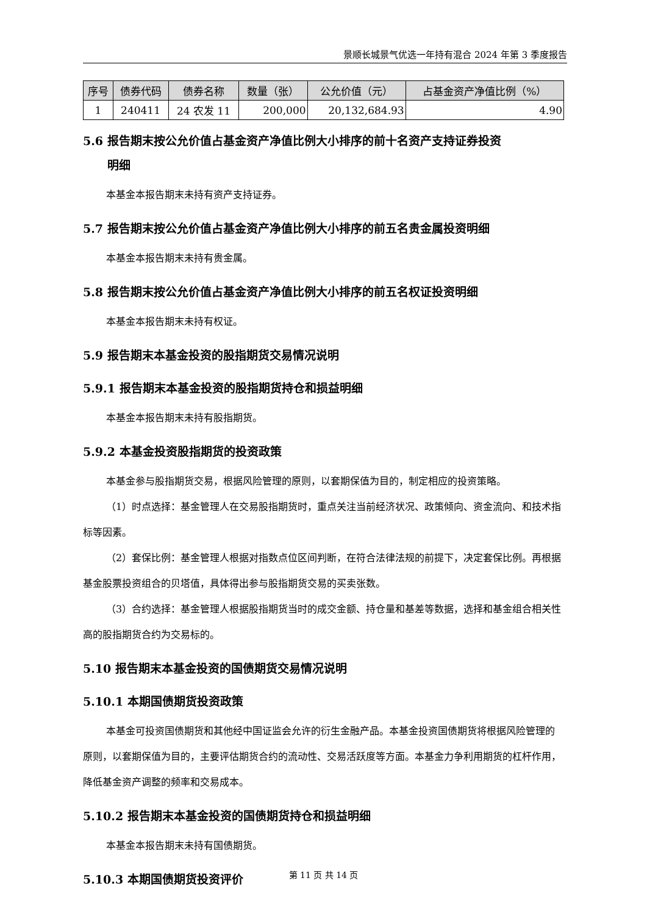景顺长城景气优选一年持有混合 2024 年第 3 季度报告
| 序号 | 债券代码 | 债券名称 | 数量（张） | 公允价值（元） | 占基金资产净值比例（%） |
| --- | --- | --- | --- | --- | --- |
| 1 | 240411 | 24 农发 11 | 200,000 | 20,132,684.93 | 4.90 |
5.6 报告期末按公允价值占基金资产净值比例大小排序的前十名资产支持证券投资
明细
本基金本报告期末未持有资产支持证券。
5.7 报告期末按公允价值占基金资产净值比例大小排序的前五名贵金属投资明细
本基金本报告期末未持有贵金属。
5.8 报告期末按公允价值占基金资产净值比例大小排序的前五名权证投资明细
本基金本报告期末未持有权证。
5.9 报告期末本基金投资的股指期货交易情况说明
5.9.1 报告期末本基金投资的股指期货持仓和损益明细
本基金本报告期末未持有股指期货。
5.9.2 本基金投资股指期货的投资政策
本基金参与股指期货交易，根据风险管理的原则，以套期保值为目的，制定相应的投资策略。
（1）时点选择：基金管理人在交易股指期货时，重点关注当前经济状况、政策倾向、资金流向、和技术指标等因素。
（2）套保比例：基金管理人根据对指数点位区间判断，在符合法律法规的前提下，决定套保比例。再根据基金股票投资组合的贝塔值，具体得出参与股指期货交易的买卖张数。
（3）合约选择：基金管理人根据股指期货当时的成交金额、持仓量和基差等数据，选择和基金组合相关性高的股指期货合约为交易标的。
5.10 报告期末本基金投资的国债期货交易情况说明
5.10.1 本期国债期货投资政策
本基金可投资国债期货和其他经中国证监会允许的衍生金融产品。本基金投资国债期货将根据风险管理的原则，以套期保值为目的，主要评估期货合约的流动性、交易活跃度等方面。本基金力争利用期货的杠杆作用，降低基金资产调整的频率和交易成本。
5.10.2 报告期末本基金投资的国债期货持仓和损益明细
本基金本报告期末未持有国债期货。
5.10.3 本期国债期货投资评价
第 11 页 共 14 页